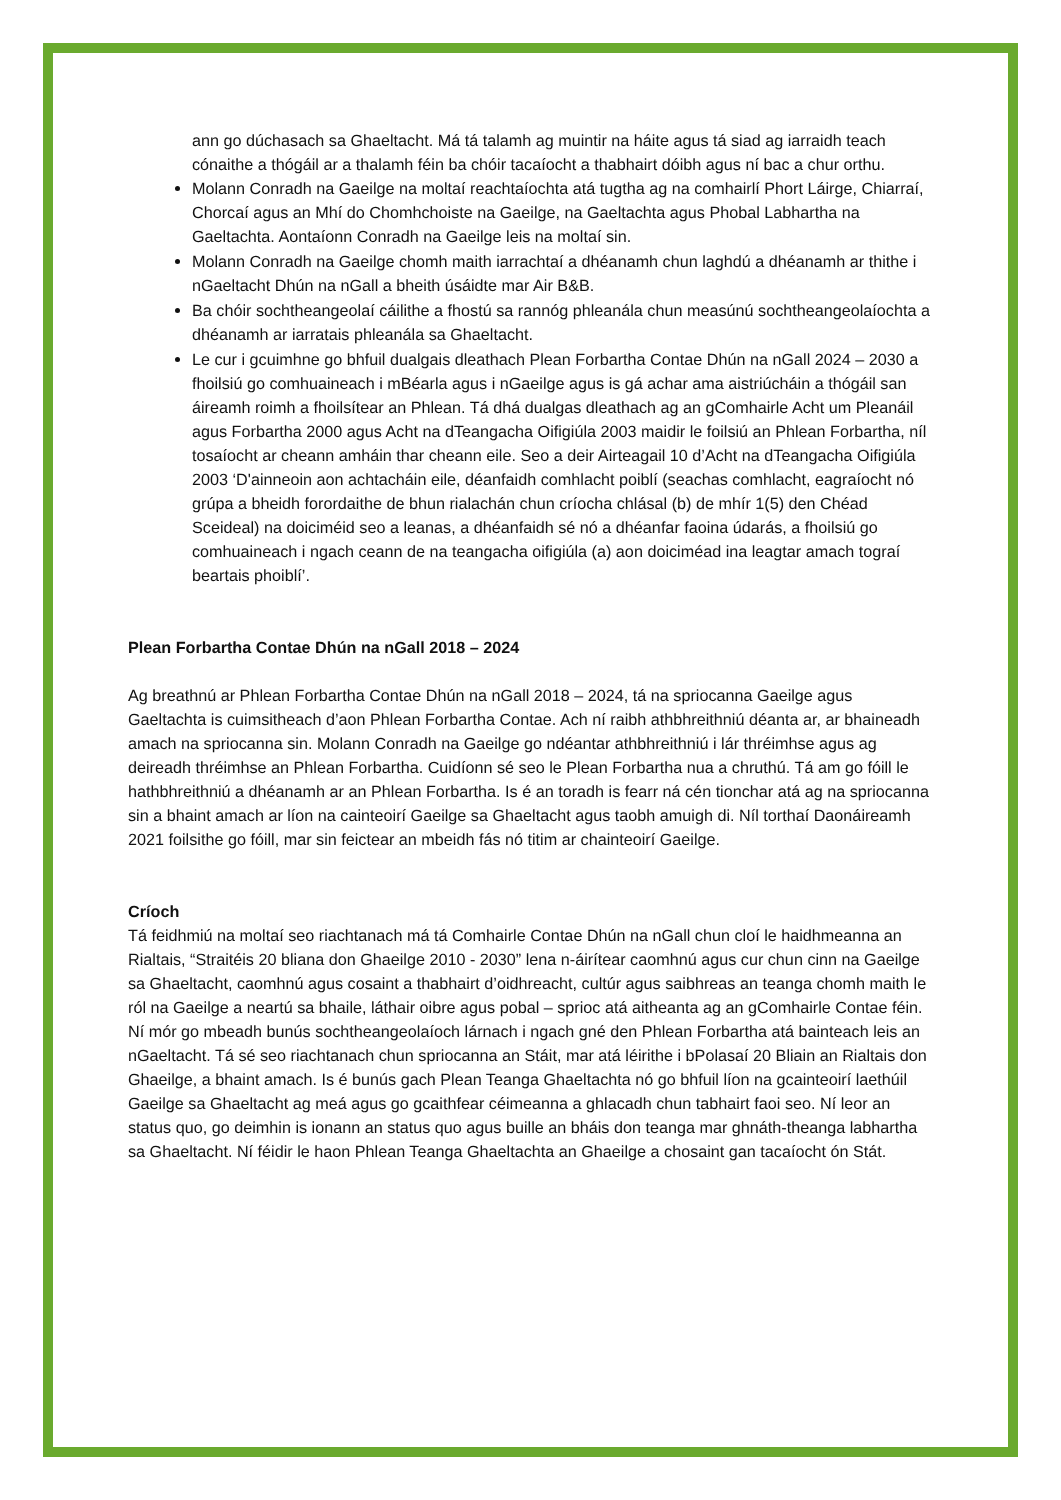ann go dúchasach sa Ghaeltacht. Má tá talamh ag muintir na háite agus tá siad ag iarraidh teach cónaithe a thógáil ar a thalamh féin ba chóir tacaíocht a thabhairt dóibh agus ní bac a chur orthu.
Molann Conradh na Gaeilge na moltaí reachtaíochta atá tugtha ag na comhairlí Phort Láirge, Chiarraí, Chorcaí agus an Mhí do Chomhchoiste na Gaeilge, na Gaeltachta agus Phobal Labhartha na Gaeltachta. Aontaíonn Conradh na Gaeilge leis na moltaí sin.
Molann Conradh na Gaeilge chomh maith iarrachtaí a dhéanamh chun laghdú a dhéanamh ar thithe i nGaeltacht Dhún na nGall a bheith úsáidte mar Air B&B.
Ba chóir sochtheangeolaí cáilithe a fhostú sa rannóg phleanála chun measúnú sochtheangeolaíochta a dhéanamh ar iarratais phleanála sa Ghaeltacht.
Le cur i gcuimhne go bhfuil dualgais dleathach Plean Forbartha Contae Dhún na nGall 2024 – 2030 a fhoilsiú go comhuaineach i mBéarla agus i nGaeilge agus is gá achar ama aistriúcháin a thógáil san áireamh roimh a fhoilsítear an Phlean. Tá dhá dualgas dleathach ag an gComhairle Acht um Pleanáil agus Forbartha 2000 agus Acht na dTeangacha Oifigiúla 2003 maidir le foilsiú an Phlean Forbartha, níl tosaíocht ar cheann amháin thar cheann eile. Seo a deir Airteagail 10 d’Acht na dTeangacha Oifigiúla 2003 ‘D'ainneoin aon achtacháin eile, déanfaidh comhlacht poiblí (seachas comhlacht, eagraíocht nó grúpa a bheidh forordaithe de bhun rialachán chun críocha chlásal (b) de mhír 1(5) den Chéad Sceideal) na doiciméid seo a leanas, a dhéanfaidh sé nó a dhéanfar faoina údarás, a fhoilsiú go comhuaineach i ngach ceann de na teangacha oifigiúla (a) aon doiciméad ina leagtar amach tograí beartais phoiblí’.
Plean Forbartha Contae Dhún na nGall 2018 – 2024
Ag breathnú ar Phlean Forbartha Contae Dhún na nGall 2018 – 2024, tá na spriocanna Gaeilge agus Gaeltachta is cuimsitheach d’aon Phlean Forbartha Contae. Ach ní raibh athbhreithniú déanta ar, ar bhaineadh amach na spriocanna sin. Molann Conradh na Gaeilge go ndéantar athbhreithniú i lár thréimhse agus ag deireadh thréimhse an Phlean Forbartha. Cuidíonn sé seo le Plean Forbartha nua a chruthú. Tá am go fóill le hathbhreithniú a dhéanamh ar an Phlean Forbartha. Is é an toradh is fearr ná cén tionchar atá ag na spriocanna sin a bhaint amach ar líon na cainteoirí Gaeilge sa Ghaeltacht agus taobh amuigh di. Níl torthaí Daonáireamh 2021 foilsithe go fóill, mar sin feictear an mbeidh fás nó titim ar chainteoirí Gaeilge.
Críoch
Tá feidhmiú na moltaí seo riachtanach má tá Comhairle Contae Dhún na nGall chun cloí le haidhmeanna an Rialtais, “Straitéis 20 bliana don Ghaeilge 2010 - 2030” lena n-áirítear caomhnú agus cur chun cinn na Gaeilge sa Ghaeltacht, caomhnú agus cosaint a thabhairt d’oidhreacht, cultúr agus saibhreas an teanga chomh maith le ról na Gaeilge a neartú sa bhaile, láthair oibre agus pobal – sprioc atá aitheanta ag an gComhairle Contae féin.
Ní mór go mbeadh bunús sochtheangeolaíoch lárnach i ngach gné den Phlean Forbartha atá bainteach leis an nGaeltacht. Tá sé seo riachtanach chun spriocanna an Stáit, mar atá léirithe i bPolasaí 20 Bliain an Rialtais don Ghaeilge, a bhaint amach. Is é bunús gach Plean Teanga Ghaeltachta nó go bhfuil líon na gcainteoirí laethúil Gaeilge sa Ghaeltacht ag meá agus go gcaithfear céimeanna a ghlacadh chun tabhairt faoi seo. Ní leor an status quo, go deimhin is ionann an status quo agus buille an bháis don teanga mar ghnáth-theanga labhartha sa Ghaeltacht. Ní féidir le haon Phlean Teanga Ghaeltachta an Ghaeilge a chosaint gan tacaíocht ón Stát.